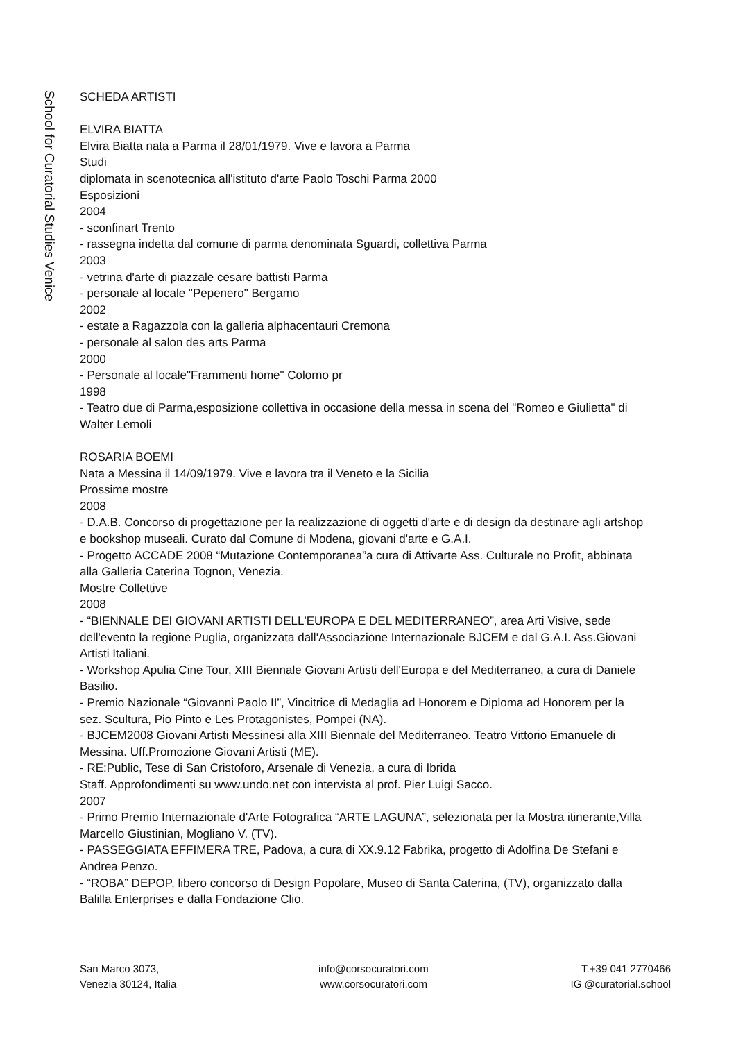School for Curatorial Studies Venice
SCHEDA ARTISTI
ELVIRA BIATTA
Elvira Biatta nata a Parma il 28/01/1979. Vive e lavora a Parma
Studi
diplomata in scenotecnica all'istituto d'arte Paolo Toschi Parma 2000
Esposizioni
2004
- sconfinart Trento
- rassegna indetta dal comune di parma denominata Sguardi, collettiva Parma
2003
- vetrina d'arte di piazzale cesare battisti Parma
- personale al locale "Pepenero" Bergamo
2002
- estate a Ragazzola con la galleria alphacentauri Cremona
- personale al salon des arts Parma
2000
- Personale al locale"Frammenti home" Colorno pr
1998
- Teatro due di Parma,esposizione collettiva in occasione della messa in scena del "Romeo e Giulietta" di Walter Lemoli
ROSARIA BOEMI
Nata a Messina il 14/09/1979. Vive e lavora tra il Veneto e la Sicilia
Prossime mostre
2008
- D.A.B. Concorso di progettazione per la realizzazione di oggetti d'arte e di design da destinare agli artshop e bookshop museali. Curato dal Comune di Modena, giovani d'arte e G.A.I.
- Progetto ACCADE 2008 “Mutazione Contemporanea”a cura di Attivarte Ass. Culturale no Profit, abbinata alla Galleria Caterina Tognon, Venezia.
Mostre Collettive
2008
- “BIENNALE DEI GIOVANI ARTISTI DELL'EUROPA E DEL MEDITERRANEO”, area Arti Visive, sede dell'evento la regione Puglia, organizzata dall'Associazione Internazionale BJCEM e dal G.A.I. Ass.Giovani Artisti Italiani.
- Workshop Apulia Cine Tour, XIII Biennale Giovani Artisti dell'Europa e del Mediterraneo, a cura di Daniele Basilio.
- Premio Nazionale “Giovanni Paolo II”, Vincitrice di Medaglia ad Honorem e Diploma ad Honorem per la sez. Scultura, Pio Pinto e Les Protagonistes, Pompei (NA).
- BJCEM2008 Giovani Artisti Messinesi alla XIII Biennale del Mediterraneo. Teatro Vittorio Emanuele di Messina. Uff.Promozione Giovani Artisti (ME).
- RE:Public, Tese di San Cristoforo, Arsenale di Venezia, a cura di Ibrida
Staff. Approfondimenti su www.undo.net con intervista al prof. Pier Luigi Sacco.
2007
- Primo Premio Internazionale d'Arte Fotografica “ARTE LAGUNA”, selezionata per la Mostra itinerante,Villa Marcello Giustinian, Mogliano V. (TV).
- PASSEGGIATA EFFIMERA TRE, Padova, a cura di XX.9.12 Fabrika, progetto di Adolfina De Stefani e Andrea Penzo.
- “ROBA” DEPOP, libero concorso di Design Popolare, Museo di Santa Caterina, (TV), organizzato dalla Balilla Enterprises e dalla Fondazione Clio.
San Marco 3073,
Venezia 30124, Italia
info@corsocuratori.com
www.corsocuratori.com
T.+39 041 2770466
IG @curatorial.school